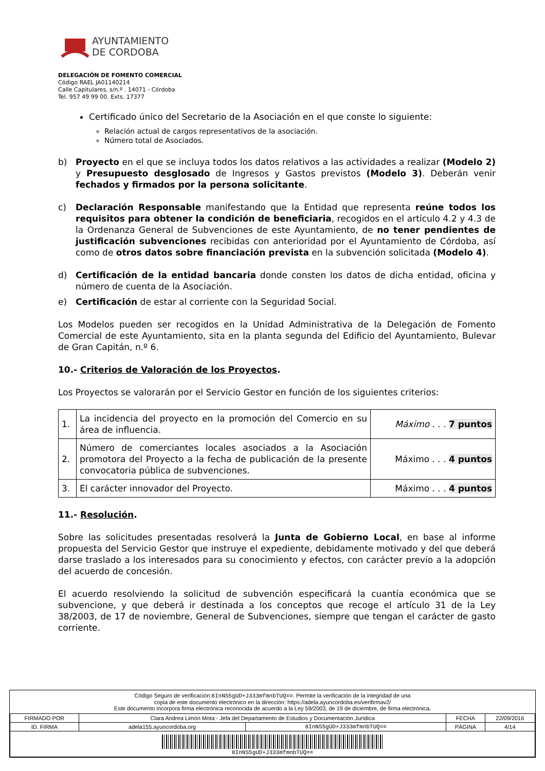AYUNTAMIENTO
DE CORDOBA
DELEGACIÓN DE FOMENTO COMERCIAL
Código RAEL JA01140214
Calle Capitulares, s/n.º . 14071 - Córdoba
Tel. 957 49 99 00. Exts. 17377
Certificado único del Secretario de la Asociación en el que conste lo siguiente:
Relación actual de cargos representativos de la asociación.
Número total de Asociados.
b) Proyecto en el que se incluya todos los datos relativos a las actividades a realizar (Modelo 2) y Presupuesto desglosado de Ingresos y Gastos previstos (Modelo 3). Deberán venir fechados y firmados por la persona solicitante.
c) Declaración Responsable manifestando que la Entidad que representa reúne todos los requisitos para obtener la condición de beneficiaria, recogidos en el artículo 4.2 y 4.3 de la Ordenanza General de Subvenciones de este Ayuntamiento, de no tener pendientes de justificación subvenciones recibidas con anterioridad por el Ayuntamiento de Córdoba, así como de otros datos sobre financiación prevista en la subvención solicitada (Modelo 4).
d) Certificación de la entidad bancaria donde consten los datos de dicha entidad, oficina y número de cuenta de la Asociación.
e) Certificación de estar al corriente con la Seguridad Social.
Los Modelos pueden ser recogidos en la Unidad Administrativa de la Delegación de Fomento Comercial de este Ayuntamiento, sita en la planta segunda del Edificio del Ayuntamiento, Bulevar de Gran Capitán, n.º 6.
10.- Criterios de Valoración de los Proyectos.
Los Proyectos se valorarán por el Servicio Gestor en función de los siguientes criterios:
| 1. | La incidencia del proyecto en la promoción del Comercio en su área de influencia. | Máximo . . . 7 puntos |
| 2. | Número de comerciantes locales asociados a la Asociación promotora del Proyecto a la fecha de publicación de la presente convocatoria pública de subvenciones. | Máximo . . . 4 puntos |
| 3. | El carácter innovador del Proyecto. | Máximo . . . 4 puntos |
11.- Resolución.
Sobre las solicitudes presentadas resolverá la Junta de Gobierno Local, en base al informe propuesta del Servicio Gestor que instruye el expediente, debidamente motivado y del que deberá darse traslado a los interesados para su conocimiento y efectos, con carácter previo a la adopción del acuerdo de concesión.
El acuerdo resolviendo la solicitud de subvención especificará la cuantía económica que se subvencione, y que deberá ir destinada a los conceptos que recoge el artículo 31 de la Ley 38/2003, de 17 de noviembre, General de Subvenciones, siempre que tengan el carácter de gasto corriente.
Código Seguro de verificación:8InNS5gUD+J333mfmnbTUQ==. Permite la verificación de la integridad de una
copia de este documento electrónico en la dirección: https://adela.ayuncordoba.es/verifirmav2/
Este documento incorpora firma electrónica reconocida de acuerdo a la Ley 59/2003, de 19 de diciembre, de firma electrónica.
| FIRMADO POR | Clara Andrea Limón Mota - Jefa del Departamento de Estudios y Documentación Jurídica | | FECHA | 22/09/2016 |
| ID. FIRMA | adela155.ayuncordoba.org | 8InNS5gUD+J333mfmnbTUQ== | PÁGINA | 4/14 |
| 8InNS5gUD+J333mfmnbTUQ== | | | | |